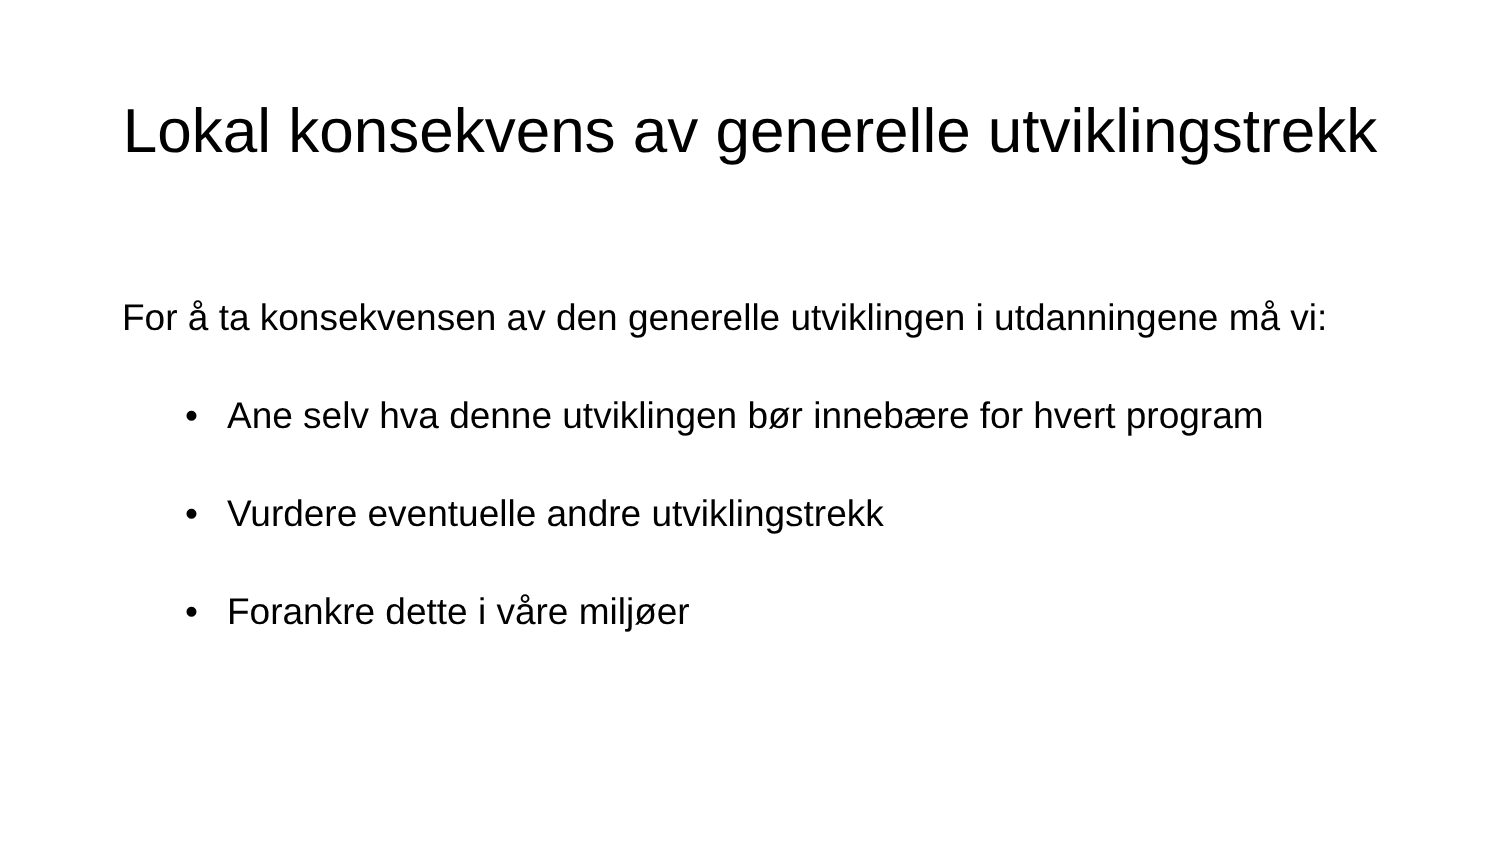Lokal konsekvens av generelle utviklingstrekk
For å ta konsekvensen av den generelle utviklingen i utdanningene må vi:
• Ane selv hva denne utviklingen bør innebære for hvert program
• Vurdere eventuelle andre utviklingstrekk
• Forankre dette i våre miljøer